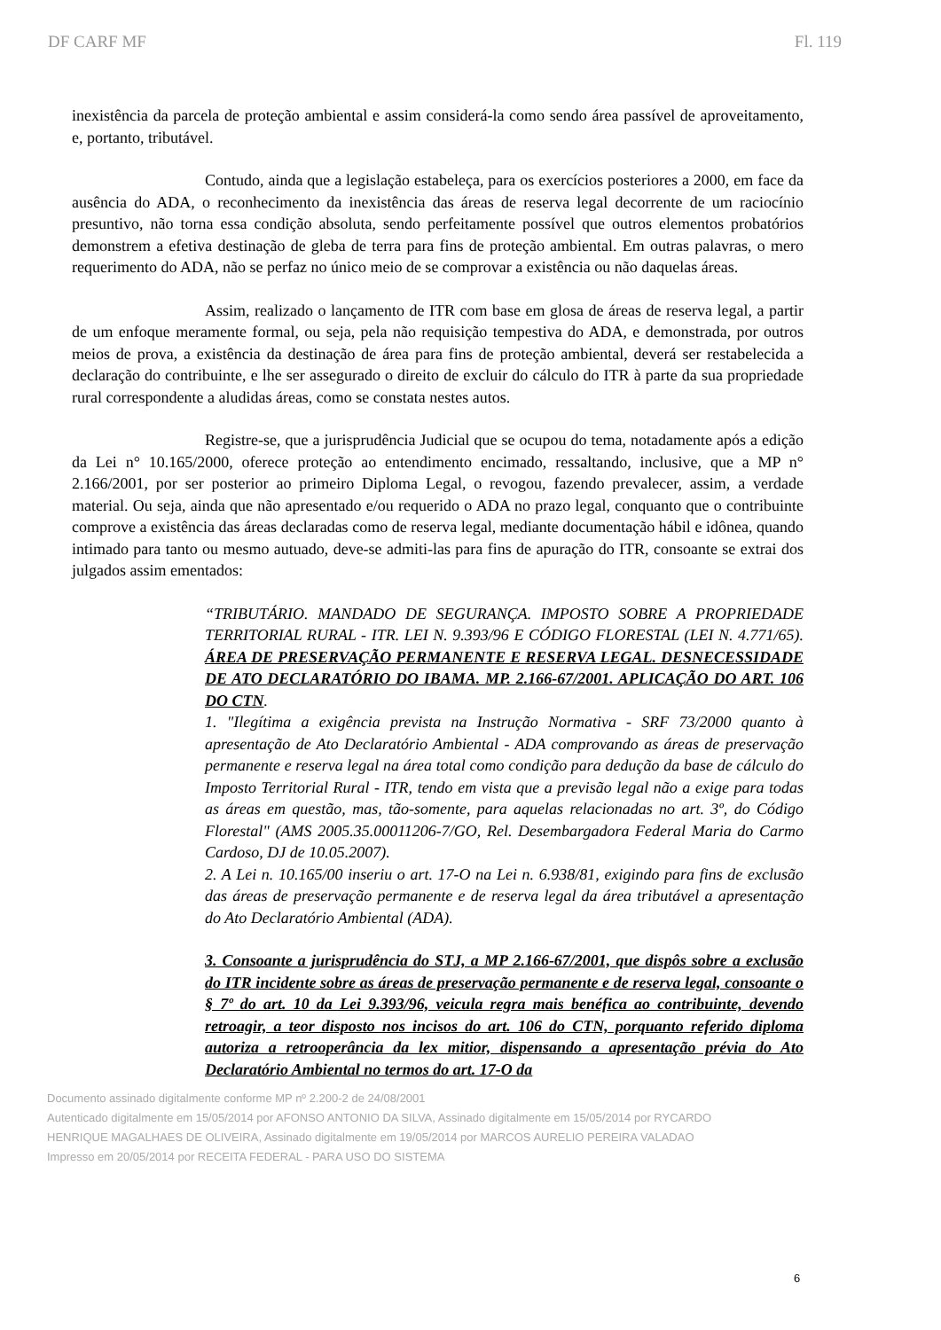DF CARF MF Fl. 119
inexistência da parcela de proteção ambiental e assim considerá-la como sendo área passível de aproveitamento, e, portanto, tributável.
Contudo, ainda que a legislação estabeleça, para os exercícios posteriores a 2000, em face da ausência do ADA, o reconhecimento da inexistência das áreas de reserva legal decorrente de um raciocínio presuntivo, não torna essa condição absoluta, sendo perfeitamente possível que outros elementos probatórios demonstrem a efetiva destinação de gleba de terra para fins de proteção ambiental. Em outras palavras, o mero requerimento do ADA, não se perfaz no único meio de se comprovar a existência ou não daquelas áreas.
Assim, realizado o lançamento de ITR com base em glosa de áreas de reserva legal, a partir de um enfoque meramente formal, ou seja, pela não requisição tempestiva do ADA, e demonstrada, por outros meios de prova, a existência da destinação de área para fins de proteção ambiental, deverá ser restabelecida a declaração do contribuinte, e lhe ser assegurado o direito de excluir do cálculo do ITR à parte da sua propriedade rural correspondente a aludidas áreas, como se constata nestes autos.
Registre-se, que a jurisprudência Judicial que se ocupou do tema, notadamente após a edição da Lei n° 10.165/2000, oferece proteção ao entendimento encimado, ressaltando, inclusive, que a MP n° 2.166/2001, por ser posterior ao primeiro Diploma Legal, o revogou, fazendo prevalecer, assim, a verdade material. Ou seja, ainda que não apresentado e/ou requerido o ADA no prazo legal, conquanto que o contribuinte comprove a existência das áreas declaradas como de reserva legal, mediante documentação hábil e idônea, quando intimado para tanto ou mesmo autuado, deve-se admiti-las para fins de apuração do ITR, consoante se extrai dos julgados assim ementados:
“TRIBUTÁRIO. MANDADO DE SEGURANÇA. IMPOSTO SOBRE A PROPRIEDADE TERRITORIAL RURAL - ITR. LEI N. 9.393/96 E CÓDIGO FLORESTAL (LEI N. 4.771/65). ÁREA DE PRESERVAÇÃO PERMANENTE E RESERVA LEGAL. DESNECESSIDADE DE ATO DECLARATÓRIO DO IBAMA. MP. 2.166-67/2001. APLICAÇÃO DO ART. 106 DO CTN.
1. "Ilegítima a exigência prevista na Instrução Normativa - SRF 73/2000 quanto à apresentação de Ato Declaratório Ambiental - ADA comprovando as áreas de preservação permanente e reserva legal na área total como condição para dedução da base de cálculo do Imposto Territorial Rural - ITR, tendo em vista que a previsão legal não a exige para todas as áreas em questão, mas, tão-somente, para aquelas relacionadas no art. 3º, do Código Florestal" (AMS 2005.35.00011206-7/GO, Rel. Desembargadora Federal Maria do Carmo Cardoso, DJ de 10.05.2007).
2. A Lei n. 10.165/00 inseriu o art. 17-O na Lei n. 6.938/81, exigindo para fins de exclusão das áreas de preservação permanente e de reserva legal da área tributável a apresentação do Ato Declaratório Ambiental (ADA).
3. Consoante a jurisprudência do STJ, a MP 2.166-67/2001, que dispôs sobre a exclusão do ITR incidente sobre as áreas de preservação permanente e de reserva legal, consoante o § 7º do art. 10 da Lei 9.393/96, veicula regra mais benéfica ao contribuinte, devendo retroagir, a teor disposto nos incisos do art. 106 do CTN, porquanto referido diploma autoriza a retrooperância da lex mitior, dispensando a apresentação prévia do Ato Declaratório Ambiental no termos do art. 17-O da
Documento assinado digitalmente conforme MP nº 2.200-2 de 24/08/2001
Autenticado digitalmente em 15/05/2014 por AFONSO ANTONIO DA SILVA, Assinado digitalmente em 15/05/2014 por RYCARDO HENRIQUE MAGALHAES DE OLIVEIRA, Assinado digitalmente em 19/05/2014 por MARCOS AURELIO PEREIRA VALADAO
Impresso em 20/05/2014 por RECEITA FEDERAL - PARA USO DO SISTEMA
6